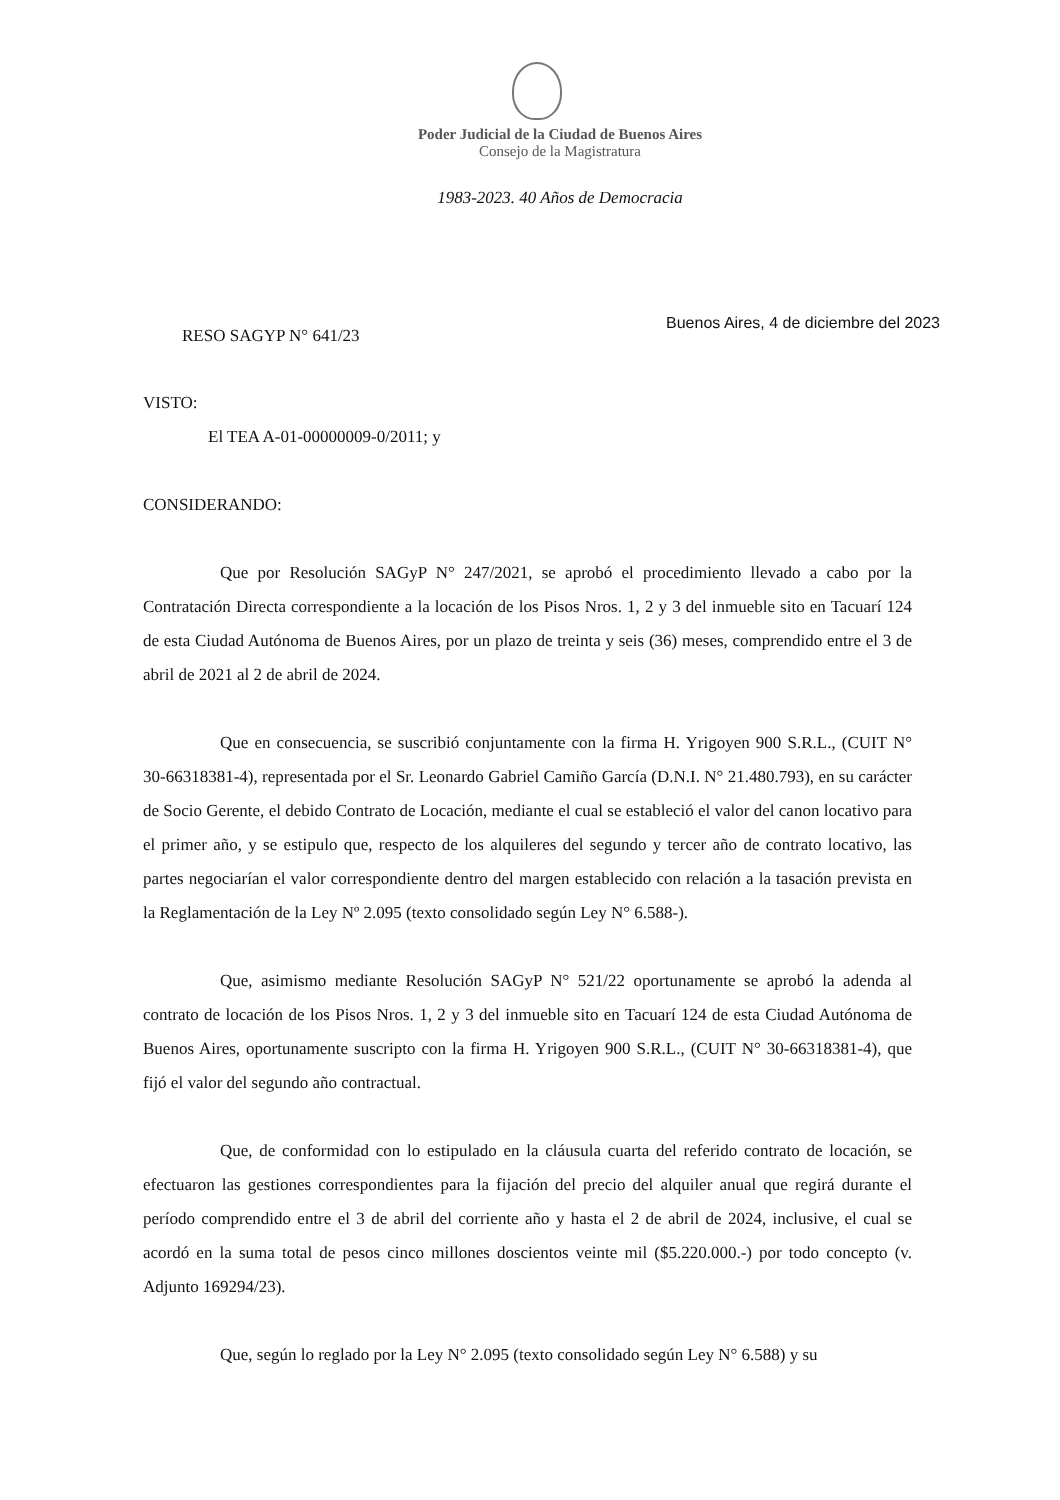Poder Judicial de la Ciudad de Buenos Aires
Consejo de la Magistratura
1983-2023. 40 Años de Democracia
RESO SAGYP N° 641/23 Buenos Aires, 4 de diciembre del 2023
VISTO:
El TEA A-01-00000009-0/2011; y
CONSIDERANDO:
Que por Resolución SAGyP N° 247/2021, se aprobó el procedimiento llevado a cabo por la Contratación Directa correspondiente a la locación de los Pisos Nros. 1, 2 y 3 del inmueble sito en Tacuarí 124 de esta Ciudad Autónoma de Buenos Aires, por un plazo de treinta y seis (36) meses, comprendido entre el 3 de abril de 2021 al 2 de abril de 2024.
Que en consecuencia, se suscribió conjuntamente con la firma H. Yrigoyen 900 S.R.L., (CUIT N° 30-66318381-4), representada por el Sr. Leonardo Gabriel Camiño García (D.N.I. N° 21.480.793), en su carácter de Socio Gerente, el debido Contrato de Locación, mediante el cual se estableció el valor del canon locativo para el primer año, y se estipulo que, respecto de los alquileres del segundo y tercer año de contrato locativo, las partes negociarían el valor correspondiente dentro del margen establecido con relación a la tasación prevista en la Reglamentación de la Ley Nº 2.095 (texto consolidado según Ley N° 6.588-).
Que, asimismo mediante Resolución SAGyP N° 521/22 oportunamente se aprobó la adenda al contrato de locación de los Pisos Nros. 1, 2 y 3 del inmueble sito en Tacuarí 124 de esta Ciudad Autónoma de Buenos Aires, oportunamente suscripto con la firma H. Yrigoyen 900 S.R.L., (CUIT N° 30-66318381-4), que fijó el valor del segundo año contractual.
Que, de conformidad con lo estipulado en la cláusula cuarta del referido contrato de locación, se efectuaron las gestiones correspondientes para la fijación del precio del alquiler anual que regirá durante el período comprendido entre el 3 de abril del corriente año y hasta el 2 de abril de 2024, inclusive, el cual se acordó en la suma total de pesos cinco millones doscientos veinte mil ($5.220.000.-) por todo concepto (v. Adjunto 169294/23).
Que, según lo reglado por la Ley N° 2.095 (texto consolidado según Ley N° 6.588) y su